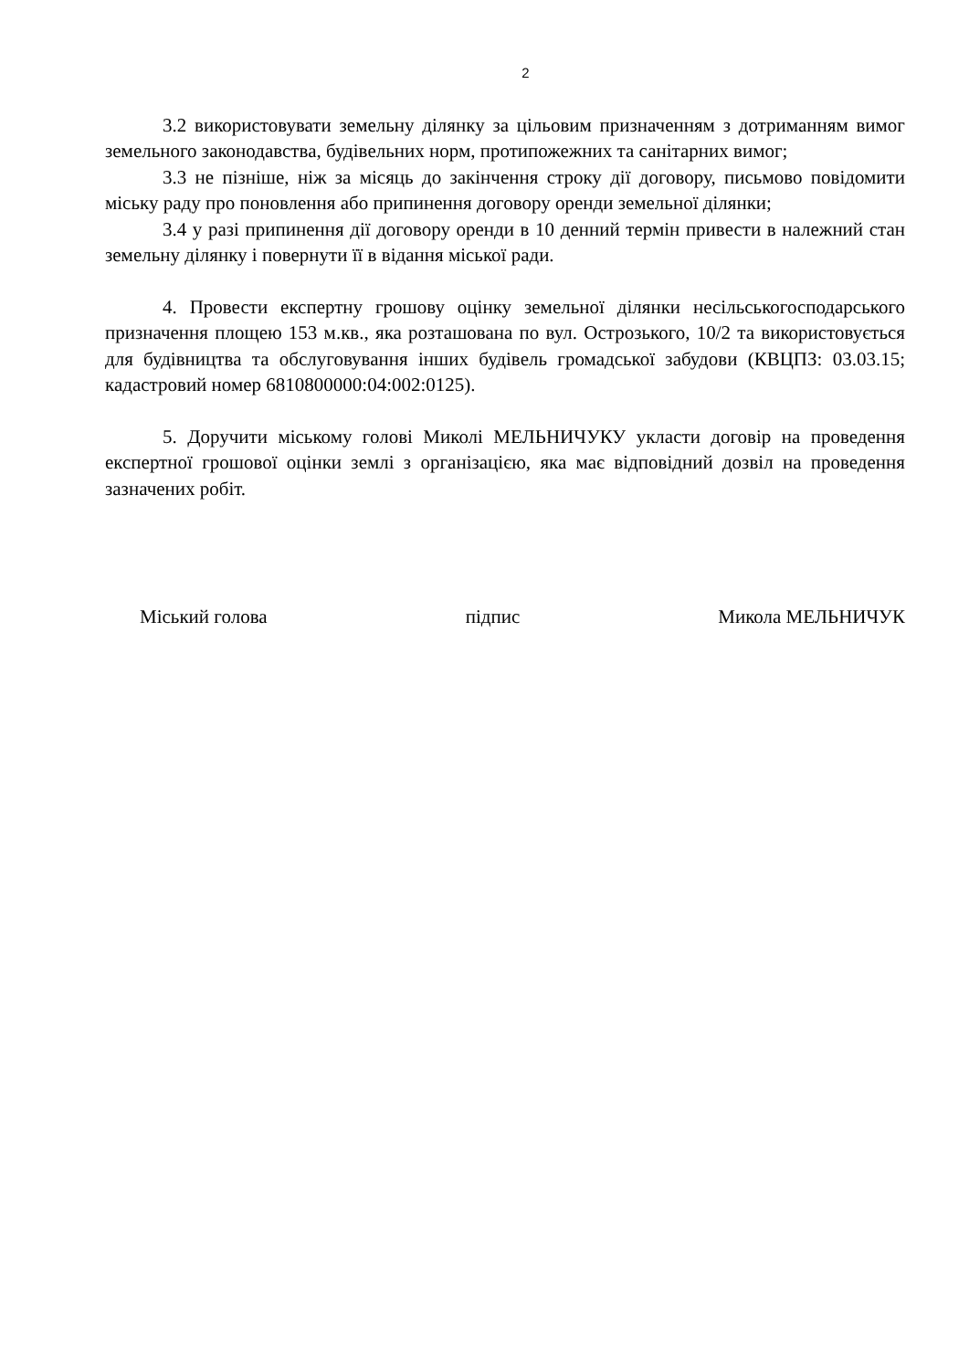2
3.2 використовувати земельну ділянку за цільовим призначенням з дотриманням вимог земельного законодавства, будівельних норм, протипожежних та санітарних вимог;
3.3 не пізніше, ніж за місяць до закінчення строку дії договору, письмово повідомити міську раду про поновлення або припинення договору оренди земельної ділянки;
3.4 у разі припинення дії договору оренди в 10 денний термін привести в належний стан земельну ділянку і повернути її в відання міської ради.
4. Провести експертну грошову оцінку земельної ділянки несільськогосподарського призначення площею 153 м.кв., яка розташована по вул. Острозького, 10/2 та використовується для будівництва та обслуговування інших будівель громадської забудови (КВЦПЗ: 03.03.15; кадастровий номер 6810800000:04:002:0125).
5. Доручити міському голові Миколі МЕЛЬНИЧУКУ укласти договір на проведення експертної грошової оцінки землі з організацією, яка має відповідний дозвіл на проведення зазначених робіт.
Міський голова підпис Микола МЕЛЬНИЧУК